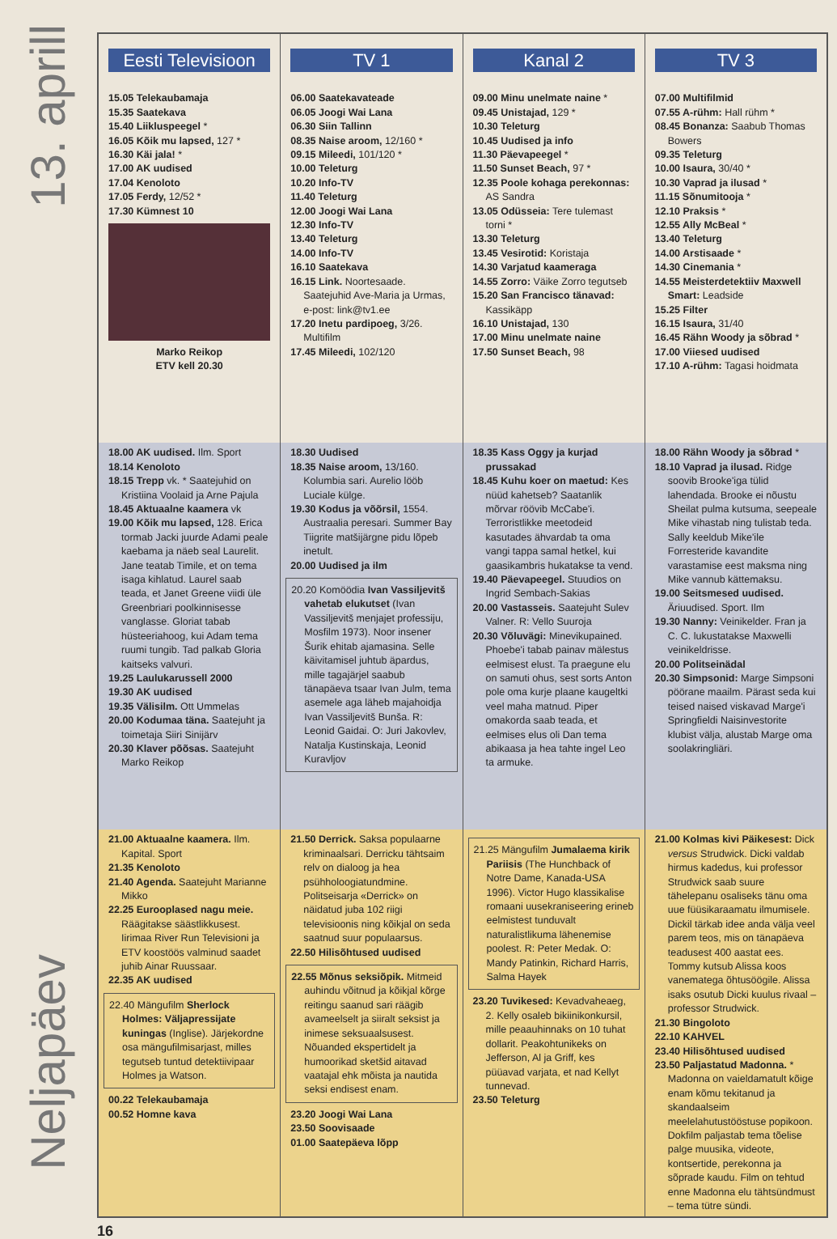13. aprill
Neljapäev
Eesti Televisioon
15.05 Telekaubamaja
15.35 Saatekava
15.40 Liikluspeegel *
16.05 Kõik mu lapsed, 127 *
16.30 Käi jala! *
17.00 AK uudised
17.04 Kenoloto
17.05 Ferdy, 12/52 *
17.30 Kümnest 10
Marko Reikop
ETV kell 20.30
18.00 AK uudised. Ilm. Sport
18.14 Kenoloto
18.15 Trepp vk. * Saatejuhid on Kristiina Voolaid ja Arne Pajula
18.45 Aktuaalne kaamera vk
19.00 Kõik mu lapsed, 128. Erica tormab Jacki juurde Adami peale kaebama ja näeb seal Laurelit. Jane teatab Timile, et on tema isaga kihlatud. Laurel saab teada, et Janet Greene viidi üle Greenbriari poolkinnisesse vanglasse. Gloriat tabab hüsteeriahoog, kui Adam tema ruumi tungib. Tad palkab Gloria kaitseks valvuri.
19.25 Laulukarussell 2000
19.30 AK uudised
19.35 Välisilm. Ott Ummelas
20.00 Kodumaa täna. Saatejuht ja toimetaja Siiri Sinijärv
20.30 Klaver põõsas. Saatejuht Marko Reikop
21.00 Aktuaalne kaamera. Ilm. Kapital. Sport
21.35 Kenoloto
21.40 Agenda. Saatejuht Marianne Mikko
22.25 Eurooplased nagu meie. Räägitakse säästlikkusest. Iirimaa River Run Televisioni ja ETV koostöös valminud saadet juhib Ainar Ruussaar.
22.35 AK uudised
22.40 Mängufilm Sherlock Holmes: Väljapressijate kuningas (Inglise). Järjekordne osa mängufilmisarjast, milles tegutseb tuntud detektiivipaar Holmes ja Watson.
00.22 Telekaubamaja
00.52 Homne kava
TV 1
06.00 Saatekavateade
06.05 Joogi Wai Lana
06.30 Siin Tallinn
08.35 Naise aroom, 12/160 *
09.15 Mileedi, 101/120 *
10.00 Teleturg
10.20 Info-TV
11.40 Teleturg
12.00 Joogi Wai Lana
12.30 Info-TV
13.40 Teleturg
14.00 Info-TV
16.10 Saatekava
16.15 Link. Noortesaade. Saatejuhid Ave-Maria ja Urmas, e-post: link@tv1.ee
17.20 Inetu pardipoeg, 3/26. Multifilm
17.45 Mileedi, 102/120
18.30 Uudised
18.35 Naise aroom, 13/160. Kolumbia sari. Aurelio lööb Luciale külge.
19.30 Kodus ja võõrsil, 1554. Austraalia peresari. Summer Bay Tiigrite matšijärgne pidu lõpeb inetult.
20.00 Uudised ja ilm
20.20 Komöödia Ivan Vassiljevitš vahetab elukutset (Ivan Vassiljevitš menjajet professiju, Mosfilm 1973). Noor insener Šurik ehitab ajamasina. Selle käivitamisel juhtub äpardus, mille tagajärjel saabub tänapäeva tsaar Ivan Julm, tema asemele aga läheb majahoidja Ivan Vassiljevitš Bunša. R: Leonid Gaidai. O: Juri Jakovlev, Natalja Kustinskaja, Leonid Kuravljov
21.50 Derrick. Saksa populaarne kriminaalsari. Derricku tähtsaim relv on dialoog ja hea psühholoogiatundmine. Politseisarja «Derrick» on näidatud juba 102 riigi televisioonis ning kõikjal on seda saatnud suur populaarsus.
22.50 Hilisõhtused uudised
22.55 Mõnus seksiõpik. Mitmeid auhindu võitnud ja kõikjal kõrge reitingu saanud sari räägib avameelselt ja siiralt seksist ja inimese seksuaalsusest. Nõuanded ekspertidelt ja humoorikad sketšid aitavad vaatajal ehk mõista ja nautida seksi endisest enam.
23.20 Joogi Wai Lana
23.50 Soovisaade
01.00 Saatepäeva lõpp
Kanal 2
09.00 Minu unelmate naine *
09.45 Unistajad, 129 *
10.30 Teleturg
10.45 Uudised ja info
11.30 Päevapeegel *
11.50 Sunset Beach, 97 *
12.35 Poole kohaga perekonnas: AS Sandra
13.05 Odüsseia: Tere tulemast torni *
13.30 Teleturg
13.45 Vesirotid: Koristaja
14.30 Varjatud kaameraga
14.55 Zorro: Väike Zorro tegutseb
15.20 San Francisco tänavad: Kassikäpp
16.10 Unistajad, 130
17.00 Minu unelmate naine
17.50 Sunset Beach, 98
18.35 Kass Oggy ja kurjad prussakad
18.45 Kuhu koer on maetud: Kes nüüd kahetseb? Saatanlik mõrvar röövib McCabe'i. Terroristlikke meetodeid kasutades ähvardab ta oma vangi tappa samal hetkel, kui gaasikambris hukatakse ta vend.
19.40 Päevapeegel. Stuudios on Ingrid Sembach-Sakias
20.00 Vastasseis. Saatejuht Sulev Valner. R: Vello Suuroja
20.30 Võluvägi: Minevikupained. Phoebe'i tabab painav mälestus eelmisest elust. Ta praegune elu on samuti ohus, sest sorts Anton pole oma kurje plaane kaugeltki veel maha matnud. Piper omakorda saab teada, et eelmises elus oli Dan tema abikaasa ja hea tahte ingel Leo ta armuke.
21.25 Mängufilm Jumalaema kirik Pariisis (The Hunchback of Notre Dame, Kanada-USA 1996). Victor Hugo klassikalise romaani uusekraniseering erineb eelmistest tunduvalt naturalistlikuma lähenemise poolest. R: Peter Medak. O: Mandy Patinkin, Richard Harris, Salma Hayek
23.20 Tuvikesed: Kevadvaheaeg, 2. Kelly osaleb bikiinikonkursil, mille peaauhinnaks on 10 tuhat dollarit. Peakohtunikeks on Jefferson, Al ja Griff, kes püüavad varjata, et nad Kellyt tunnevad.
23.50 Teleturg
TV 3
07.00 Multifilmid
07.55 A-rühm: Hall rühm *
08.45 Bonanza: Saabub Thomas Bowers
09.35 Teleturg
10.00 Isaura, 30/40 *
10.30 Vaprad ja ilusad *
11.15 Sõnumitooja *
12.10 Praksis *
12.55 Ally McBeal *
13.40 Teleturg
14.00 Arstisaade *
14.30 Cinemania *
14.55 Meisterdetektiiv Maxwell Smart: Leadside
15.25 Filter
16.15 Isaura, 31/40
16.45 Rähn Woody ja sõbrad *
17.00 Viiesed uudised
17.10 A-rühm: Tagasi hoidmata
18.00 Rähn Woody ja sõbrad *
18.10 Vaprad ja ilusad. Ridge soovib Brooke'iga tülid lahendada. Brooke ei nõustu Sheilat pulma kutsuma, seepeale Mike vihastab ning tulistab teda. Sally keeldub Mike'ile Forresteride kavandite varastamise eest maksma ning Mike vannub kättemaksu.
19.00 Seitsmesed uudised. Äriuudised. Sport. Ilm
19.30 Nanny: Veinikelder. Fran ja C. C. lukustatakse Maxwelli veinikeldrisse.
20.00 Politseinädal
20.30 Simpsonid: Marge Simpsoni pöörane maailm. Pärast seda kui teised naised viskavad Marge'i Springfieldi Naisinvestorite klubist välja, alustab Marge oma soolakringliäri.
21.00 Kolmas kivi Päikesest: Dick versus Strudwick. Dicki valdab hirmus kadedus, kui professor Strudwick saab suure tähelepanu osaliseks tänu oma uue füüsikaraamatu ilmumisele. Dickil tärkab idee anda välja veel parem teos, mis on tänapäeva teadusest 400 aastat ees. Tommy kutsub Alissa koos vanematega õhtusöögile. Alissa isaks osutub Dicki kuulus rivaal – professor Strudwick.
21.30 Bingoloto
22.10 KAHVEL
23.40 Hilisõhtused uudised
23.50 Paljastatud Madonna. * Madonna on vaieldamatult kõige enam kõmu tekitanud ja skandaalseim meelelahutustööstuse popikoon. Dokfilm paljastab tema tõelise palge muusika, videote, kontsertide, perekonna ja sõprade kaudu. Film on tehtud enne Madonna elu tähtsündmust – tema tütre sündi.
16